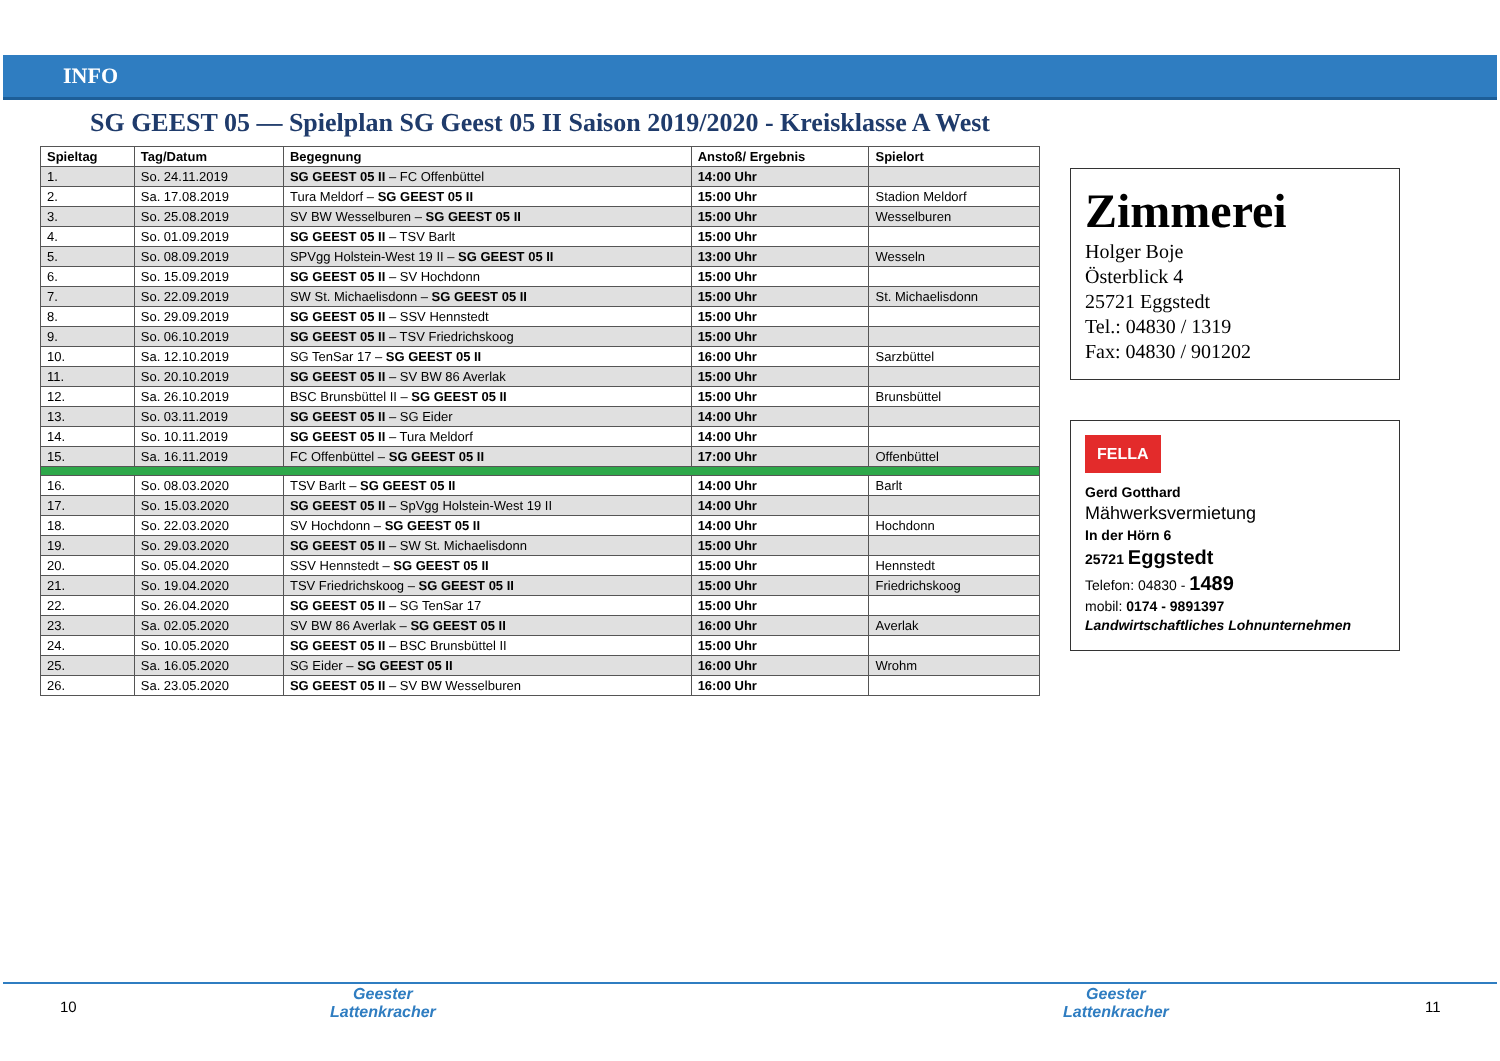INFO
SG GEEST 05 — Spielplan SG Geest 05 II Saison 2019/2020 - Kreisklasse A West
| Spieltag | Tag/Datum | Begegnung | Anstoß/ Ergebnis | Spielort |
| --- | --- | --- | --- | --- |
| 1. | So. 24.11.2019 | SG GEEST 05 II – FC Offenbüttel | 14:00 Uhr | |
| 2. | Sa. 17.08.2019 | Tura Meldorf – SG GEEST 05 II | 15:00 Uhr | Stadion Meldorf |
| 3. | So. 25.08.2019 | SV BW Wesselburen – SG GEEST 05 II | 15:00 Uhr | Wesselburen |
| 4. | So. 01.09.2019 | SG GEEST 05 II – TSV Barlt | 15:00 Uhr | |
| 5. | So. 08.09.2019 | SPVgg Holstein-West 19 II – SG GEEST 05 II | 13:00 Uhr | Wesseln |
| 6. | So. 15.09.2019 | SG GEEST 05 II – SV Hochdonn | 15:00 Uhr | |
| 7. | So. 22.09.2019 | SW St. Michaelisdonn – SG GEEST 05 II | 15:00 Uhr | St. Michaelisdonn |
| 8. | So. 29.09.2019 | SG GEEST 05 II – SSV Hennstedt | 15:00 Uhr | |
| 9. | So. 06.10.2019 | SG GEEST 05 II – TSV Friedrichskoog | 15:00 Uhr | |
| 10. | Sa. 12.10.2019 | SG TenSar 17 – SG GEEST 05 II | 16:00 Uhr | Sarzbüttel |
| 11. | So. 20.10.2019 | SG GEEST 05 II – SV BW 86 Averlak | 15:00 Uhr | |
| 12. | Sa. 26.10.2019 | BSC Brunsbüttel II – SG GEEST 05 II | 15:00 Uhr | Brunsbüttel |
| 13. | So. 03.11.2019 | SG GEEST 05 II – SG Eider | 14:00 Uhr | |
| 14. | So. 10.11.2019 | SG GEEST 05 II – Tura Meldorf | 14:00 Uhr | |
| 15. | Sa. 16.11.2019 | FC Offenbüttel – SG GEEST 05 II | 17:00 Uhr | Offenbüttel |
| 16. | So. 08.03.2020 | TSV Barlt – SG GEEST 05 II | 14:00 Uhr | Barlt |
| 17. | So. 15.03.2020 | SG GEEST 05 II – SpVgg Holstein-West 19 II | 14:00 Uhr | |
| 18. | So. 22.03.2020 | SV Hochdonn – SG GEEST 05 II | 14:00 Uhr | Hochdonn |
| 19. | So. 29.03.2020 | SG GEEST 05 II – SW St. Michaelisdonn | 15:00 Uhr | |
| 20. | So. 05.04.2020 | SSV Hennstedt – SG GEEST 05 II | 15:00 Uhr | Hennstedt |
| 21. | So. 19.04.2020 | TSV Friedrichskoog – SG GEEST 05 II | 15:00 Uhr | Friedrichskoog |
| 22. | So. 26.04.2020 | SG GEEST 05 II – SG TenSar 17 | 15:00 Uhr | |
| 23. | Sa. 02.05.2020 | SV BW 86 Averlak – SG GEEST 05 II | 16:00 Uhr | Averlak |
| 24. | So. 10.05.2020 | SG GEEST 05 II – BSC Brunsbüttel II | 15:00 Uhr | |
| 25. | Sa. 16.05.2020 | SG Eider – SG GEEST 05 II | 16:00 Uhr | Wrohm |
| 26. | Sa. 23.05.2020 | SG GEEST 05 II – SV BW Wesselburen | 16:00 Uhr | |
Zimmerei
Holger Boje
Österblick 4
25721 Eggstedt
Tel.: 04830 / 1319
Fax: 04830 / 901202
FELLA
Gerd Gotthard
Mähwerksvermietung
In der Hörn 6
25721 Eggstedt
Telefon: 04830 - 1489
mobil: 0174 - 9891397
Landwirtschaftliches Lohnunternehmen
10
Geester
Lattenkracher
Geester
Lattenkracher
11